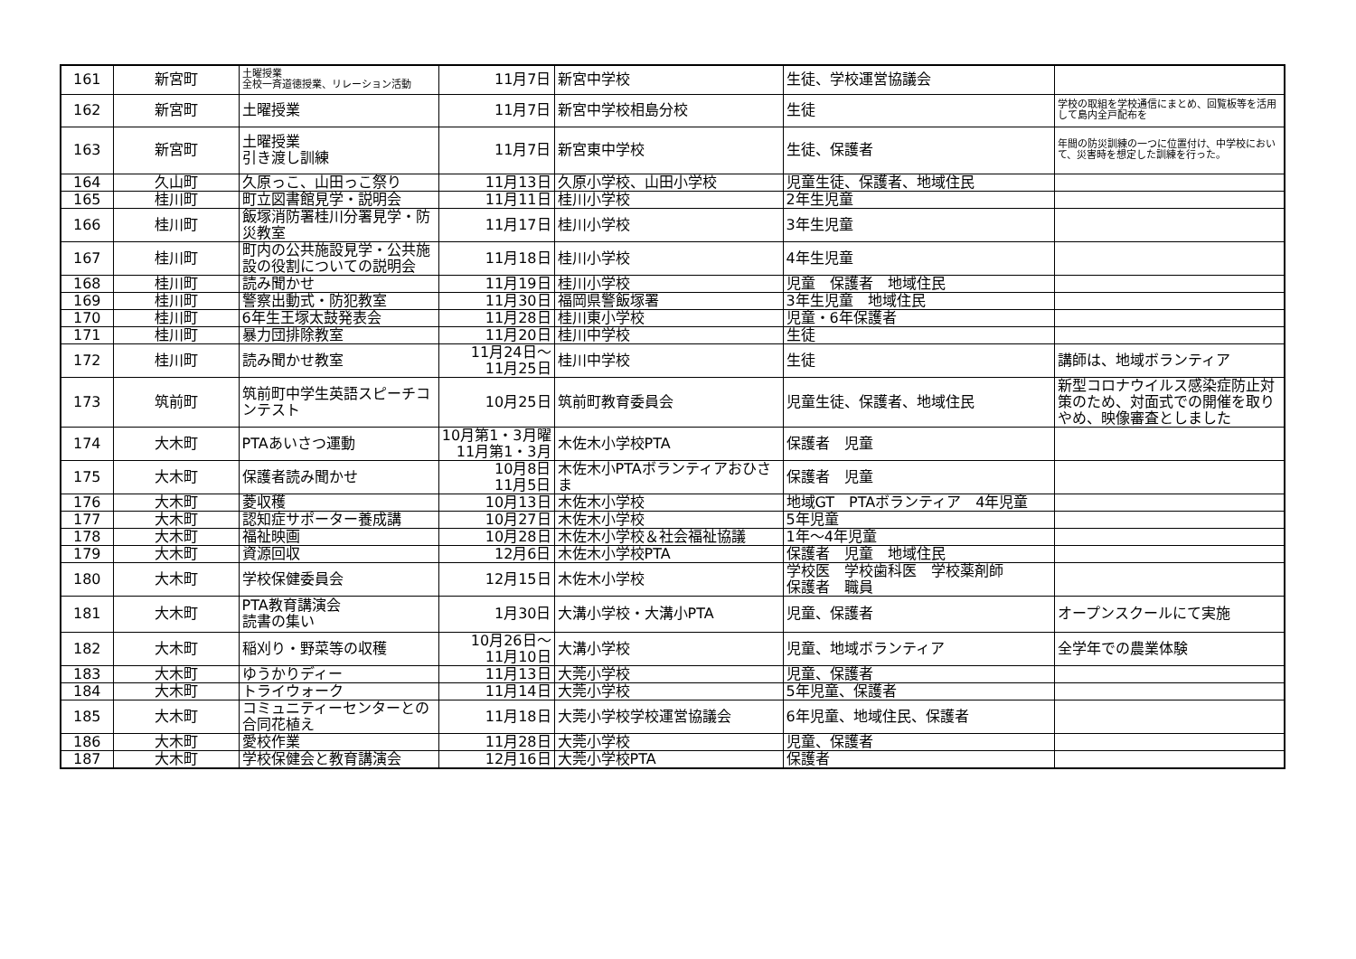| 161 | 新宮町 | 土曜授業 全校一斉道徳授業、リレーション活動 | 11月7日 | 新宮中学校 | 生徒、学校運営協議会 | |
| 162 | 新宮町 | 土曜授業 | 11月7日 | 新宮中学校相島分校 | 生徒 | 学校の取組を学校通信にまとめ、回覧板等を活用して島内全戸配布を |
| 163 | 新宮町 | 土曜授業 引き渡し訓練 | 11月7日 | 新宮東中学校 | 生徒、保護者 | 年間の防災訓練の一つに位置付け、中学校において、災害時を想定した訓練を行った。 |
| 164 | 久山町 | 久原っこ、山田っこ祭り | 11月13日 | 久原小学校、山田小学校 | 児童生徒、保護者、地域住民 | |
| 165 | 桂川町 | 町立図書館見学・説明会 | 11月11日 | 桂川小学校 | 2年生児童 | |
| 166 | 桂川町 | 飯塚消防署桂川分署見学・防災教室 | 11月17日 | 桂川小学校 | 3年生児童 | |
| 167 | 桂川町 | 町内の公共施設見学・公共施設の役割についての説明会 | 11月18日 | 桂川小学校 | 4年生児童 | |
| 168 | 桂川町 | 読み聞かせ | 11月19日 | 桂川小学校 | 児童 保護者 地域住民 | |
| 169 | 桂川町 | 警察出動式・防犯教室 | 11月30日 | 福岡県警飯塚署 | 3年生児童 地域住民 | |
| 170 | 桂川町 | 6年生王塚太鼓発表会 | 11月28日 | 桂川東小学校 | 児童・6年保護者 | |
| 171 | 桂川町 | 暴力団排除教室 | 11月20日 | 桂川中学校 | 生徒 | |
| 172 | 桂川町 | 読み聞かせ教室 | 11月24日～ 11月25日 | 桂川中学校 | 生徒 | 講師は、地域ボランティア |
| 173 | 筑前町 | 筑前町中学生英語スピーチコンテスト | 10月25日 | 筑前町教育委員会 | 児童生徒、保護者、地域住民 | 新型コロナウイルス感染症防止対策のため、対面式での開催を取りやめ、映像審査としました |
| 174 | 大木町 | PTAあいさつ運動 | 10月第1・3月曜 11月第1・3月 | 木佐木小学校PTA | 保護者 児童 | |
| 175 | 大木町 | 保護者読み聞かせ | 10月8日 11月5日 | 木佐木小PTAボランティアおひさま | 保護者 児童 | |
| 176 | 大木町 | 菱収穫 | 10月13日 | 木佐木小学校 | 地域GT PTAボランティア 4年児童 | |
| 177 | 大木町 | 認知症サポーター養成講 | 10月27日 | 木佐木小学校 | 5年児童 | |
| 178 | 大木町 | 福祉映画 | 10月28日 | 木佐木小学校＆社会福祉協議 | 1年～4年児童 | |
| 179 | 大木町 | 資源回収 | 12月6日 | 木佐木小学校PTA | 保護者 児童 地域住民 | |
| 180 | 大木町 | 学校保健委員会 | 12月15日 | 木佐木小学校 | 学校医 学校歯科医 学校薬剤師 保護者 職員 | |
| 181 | 大木町 | PTA教育講演会 読書の集い | 1月30日 | 大溝小学校・大溝小PTA | 児童、保護者 | オープンスクールにて実施 |
| 182 | 大木町 | 稲刈り・野菜等の収穫 | 10月26日～ 11月10日 | 大溝小学校 | 児童、地域ボランティア | 全学年での農業体験 |
| 183 | 大木町 | ゆうかりディー | 11月13日 | 大莞小学校 | 児童、保護者 | |
| 184 | 大木町 | トライウォーク | 11月14日 | 大莞小学校 | 5年児童、保護者 | |
| 185 | 大木町 | コミュニティーセンターとの合同花植え | 11月18日 | 大莞小学校学校運営協議会 | 6年児童、地域住民、保護者 | |
| 186 | 大木町 | 愛校作業 | 11月28日 | 大莞小学校 | 児童、保護者 | |
| 187 | 大木町 | 学校保健会と教育講演会 | 12月16日 | 大莞小学校PTA | 保護者 | |